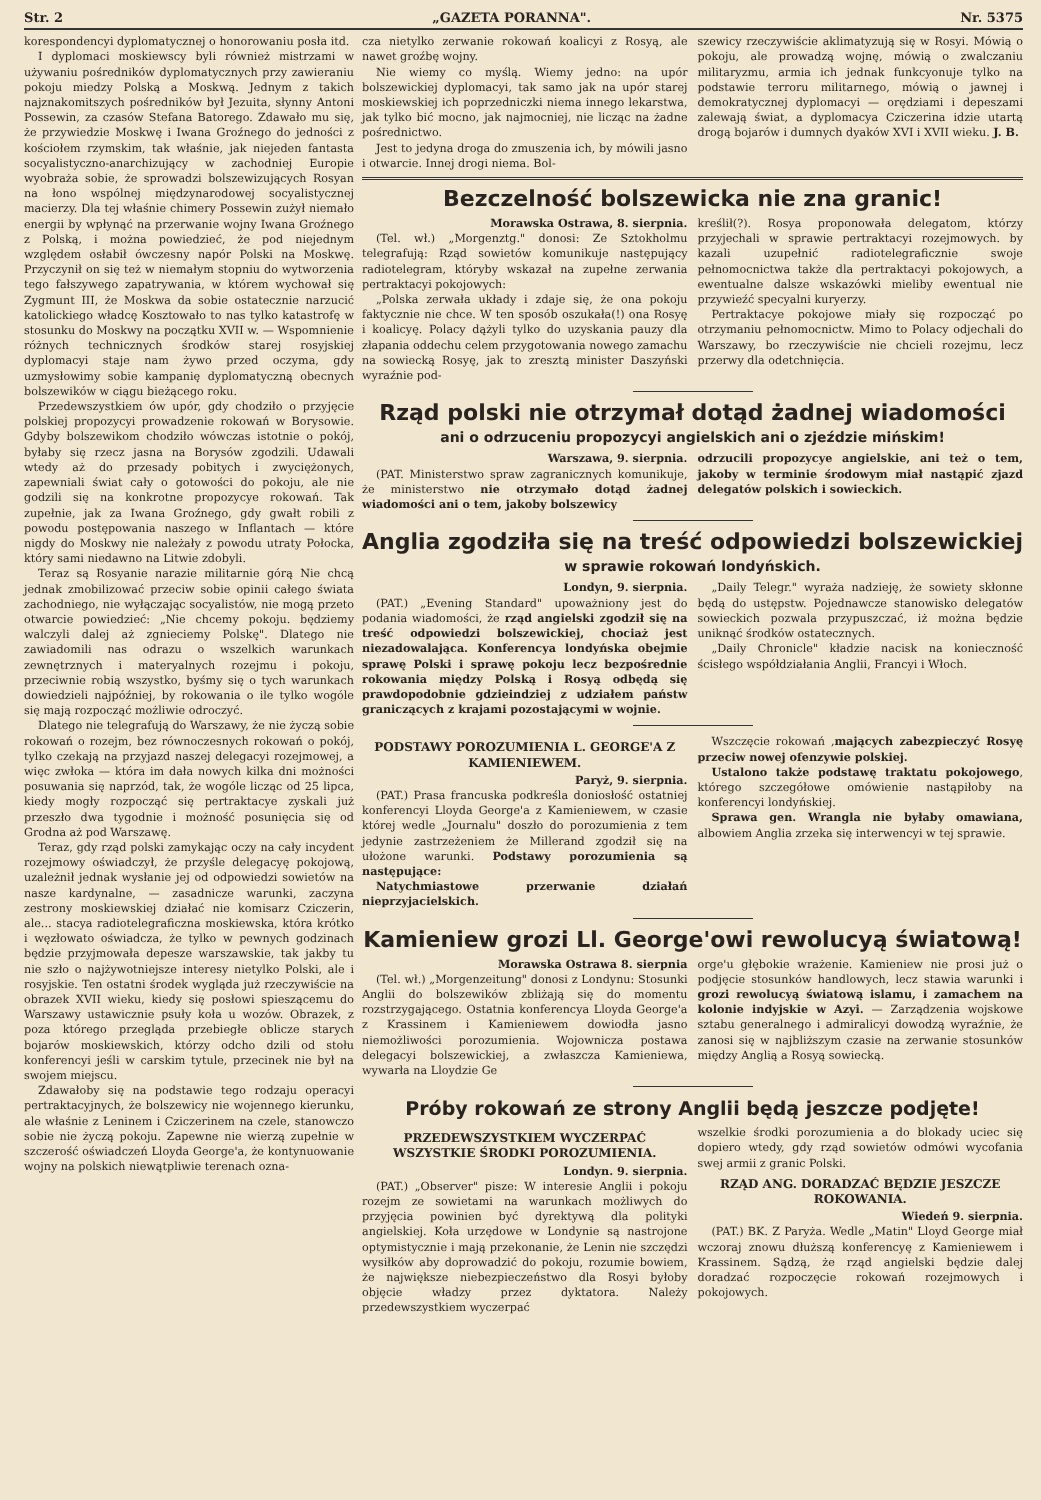Str. 2 „GAZETA PORANNA". Nr. 5375
korespondencyi dyplomatycznej o honorowaniu posła itd.
I dyplomaci moskiewscy byli również mistrzami w używaniu pośredników dyplomatycznych przy zawieraniu pokoju miedzy Polską a Moskwą. Jednym z takich najznakomitszych pośredników był Jezuita, słynny Antoni Possewin, za czasów Stefana Batorego. Zdawało mu się, że przywiedzie Moskwę i Iwana Groźnego do jedności z kościołem rzymskim, tak właśnie, jak niejeden fantasta socyalistyczno-anarchizujący w zachodniej Europie wyobraża sobie, że sprowadzi bolszewizujących Rosyan na łono wspólnej międzynarodowej socyalistycznej macierzy. Dla tej właśnie chimery Possewin zużył niemało energii by wpłynąć na przerwanie wojny Iwana Groźnego z Polską, i można powiedzieć, że pod niejednym względem osłabił ówczesny napór Polski na Moskwę. Przyczynił on się też w niemałym stopniu do wytworzenia tego fałszywego zapatrywania, w którem wychował się Zygmunt III, że Moskwa da sobie ostatecznie narzucić katolickiego władcę Kosztowało to nas tylko katastrofę w stosunku do Moskwy na początku XVII w. — Wspomnienie różnych technicznych środków starej rosyjskiej dyplomacyi staje nam żywo przed oczyma, gdy uzmysłowimy sobie kampanię dyplomatyczną obecnych bolszewików w ciągu bieżącego roku.
Przedewszystkiem ów upór, gdy chodziło o przyjęcie polskiej propozycyi prowadzenie rokowań w Borysowie. Gdyby bolszewikom chodziło wówczas istotnie o pokój, byłaby się rzecz jasna na Borysów zgodzili. Udawali wtedy aż do przesady pobitych i zwyciężonych, zapewniali świat cały o gotowości do pokoju, ale nie godzili się na konkrotne propozycye rokowań. Tak zupełnie, jak za Iwana Groźnego, gdy gwałt robili z powodu postępowania naszego w Inflantach — które nigdy do Moskwy nie należały z powodu utraty Połocka, który sami niedawno na Litwie zdobyli.
Teraz są Rosyanie narazie militarnie górą Nie chcą jednak zmobilizować przeciw sobie opinii całego świata zachodniego, nie wyłączając socyalistów, nie mogą przeto otwarcie powiedzieć: „Nie chcemy pokoju. będziemy walczyli dalej aż zgnieciemy Polskę". Dlatego nie zawiadomili nas odrazu o wszelkich warunkach zewnętrznych i materyalnych rozejmu i pokoju, przeciwnie robią wszystko, byśmy się o tych warunkach dowiedzieli najpóźniej, by rokowania o ile tylko wogóle się mają rozpocząć możliwie odroczyć.
Dlatego nie telegrafują do Warszawy, że nie życzą sobie rokowań o rozejm, bez równoczesnych rokowań o pokój, tylko czekają na przyjazd naszej delegacyi rozejmowej, a więc zwłoka — która im dała nowych kilka dni możności posuwania się naprzód, tak, że wogóle licząc od 25 lipca, kiedy mogły rozpocząć się pertraktacye zyskali już przeszło dwa tygodnie i możność posunięcia się od Grodna aż pod Warszawę.
Teraz, gdy rząd polski zamykając oczy na cały incydent rozejmowy oświadczył, że przyśle delegacyę pokojową, uzależnił jednak wysłanie jej od odpowiedzi sowietów na nasze kardynalne, — zasadnicze warunki, zaczyna zestrony moskiewskiej działać nie komisarz Cziczerin, ale... stacya radiotelegraficzna moskiewska, która krótko i węzłowato oświadcza, że tylko w pewnych godzinach będzie przyjmowała depesze warszawskie, tak jakby tu nie szło o najżywotniejsze interesy nietylko Polski, ale i rosyjskie. Ten ostatni środek wygląda już rzeczywiście na obrazek XVII wieku, kiedy się posłowi spieszącemu do Warszawy ustawicznie psuły koła u wozów. Obrazek, z poza którego przegląda przebiegłe oblicze starych bojarów moskiewskich, którzy odcho dzili od stołu konferencyi jeśli w carskim tytule, przecinek nie był na swojem miejscu.
Zdawałoby się na podstawie tego rodzaju operacyi pertraktacyjnych, że bolszewicy nie wojennego kierunku, ale właśnie z Leninem i Cziczerinem na czele, stanowczo sobie nie życzą pokoju. Zapewne nie wierzą zupełnie w szczerość oświadczeń Lloyda George'a, że kontynuowanie wojny na polskich niewątpliwie terenach ozna-
cza nietylko zerwanie rokowań koalicyi z Rosyą, ale nawet groźbę wojny.
Nie wiemy co myślą. Wiemy jedno: na upór bolszewickiej dyplomacyi, tak samo jak na upór starej moskiewskiej ich poprzedniczki niema innego lekarstwa, jak tylko bić mocno, jak najmocniej, nie licząc na żadne pośrednictwo.
Jest to jedyna droga do zmuszenia ich, by mówili jasno i otwarcie. Innej drogi niema. Bol-
szewicy rzeczywiście aklimatyzują się w Rosyi. Mówią o pokoju, ale prowadzą wojnę, mówią o zwalczaniu militaryzmu, armia ich jednak funkcyonuje tylko na podstawie terroru militarnego, mówią o jawnej i demokratycznej dyplomacyi — orędziami i depeszami zalewają świat, a dyplomacya Cziczerina idzie utartą drogą bojarów i dumnych dyaków XVI i XVII wieku. J. B.
Bezczelność bolszewicka nie zna granic!
Morawska Ostrawa, 8. sierpnia.
(Tel. wł.) „Morgenztg." donosi: Ze Sztokholmu telegrafują: Rząd sowietów komunikuje następujący radiotelegram, któryby wskazał na zupełne zerwania pertraktacyi pokojowych:
„Polska zerwała układy i zdaje się, że ona pokoju faktycznie nie chce. W ten sposób oszukała(!) ona Rosyę i koalicyę. Polacy dążyli tylko do uzyskania pauzy dla złapania oddechu celem przygotowania nowego zamachu na sowiecką Rosyę, jak to zresztą minister Daszyński wyraźnie pod-
kreślił(?). Rosya proponowała delegatom, którzy przyjechali w sprawie pertraktacyi rozejmowych. by kazali uzupełnić radiotelegraficznie swoje pełnomocnictwa także dla pertraktacyi pokojowych, a ewentualne dalsze wskazówki mieliby ewentual nie przywieźć specyalni kuryerzy.
Pertraktacye pokojowe miały się rozpocząć po otrzymaniu pełnomocnictw. Mimo to Polacy odjechali do Warszawy, bo rzeczywiście nie chcieli rozejmu, lecz przerwy dla odetchnięcia.
Rząd polski nie otrzymał dotąd żadnej wiadomości
ani o odrzuceniu propozycyi angielskich ani o zjeździe mińskim!
Warszawa, 9. sierpnia.
(PAT. Ministerstwo spraw zagranicznych komunikuje, że ministerstwo nie otrzymało dotąd żadnej wiadomości ani o tem, jakoby bolszewicy
odrzucili propozycye angielskie, ani też o tem, jakoby w terminie środowym miał nastąpić zjazd delegatów polskich i sowieckich.
Anglia zgodziła się na treść odpowiedzi bolszewickiej
w sprawie rokowań londyńskich.
Londyn, 9. sierpnia.
(PAT.) „Evening Standard" upoważniony jest do podania wiadomości, że rząd angielski zgodził się na treść odpowiedzi bolszewickiej, chociaż jest niezadowalająca. Konferencya londyńska obejmie sprawę Polski i sprawę pokoju lecz bezpośrednie rokowania między Polską i Rosyą odbędą się prawdopodobnie gdzieindziej z udziałem państw graniczących z krajami pozostającymi w wojnie.
„Daily Telegr." wyraża nadzieję, że sowiety skłonne będą do ustępstw. Pojednawcze stanowisko delegatów sowieckich pozwala przypuszczać, iż można będzie uniknąć środków ostatecznych.
„Daily Chronicle" kładzie nacisk na konieczność ścisłego współdziałania Anglii, Francyi i Włoch.
PODSTAWY POROZUMIENIA L. GEORGE'A Z KAMIENIEWEM.
Paryż, 9. sierpnia.
(PAT.) Prasa francuska podkreśla doniosłość ostatniej konferencyi Lloyda George'a z Kamieniewem, w czasie której wedle „Journalu" doszło do porozumienia z tem jedynie zastrzeżeniem że Millerand zgodził się na ułożone warunki. Podstawy porozumienia są następujące:
Natychmiastowe przerwanie działań nieprzyjacielskich.
Wszczęcie rokowań ,mających zabezpieczyć Rosyę przeciw nowej ofenzywie polskiej.
Ustalono także podstawę traktatu pokojowego, którego szczegółowe omówienie nastąpiłoby na konferencyi londyńskiej.
Sprawa gen. Wrangla nie byłaby omawiana, albowiem Anglia zrzeka się interwencyi w tej sprawie.
Kamieniew grozi Ll. George'owi rewolucyą światową!
Morawska Ostrawa 8. sierpnia
(Tel. wł.) „Morgenzeitung" donosi z Londynu: Stosunki Anglii do bolszewików zbliżają się do momentu rozstrzygającego. Ostatnia konferencya Lloyda George'a z Krassinem i Kamieniewem dowiodła jasno niemożliwości porozumienia. Wojownicza postawa delegacyi bolszewickiej, a zwłaszcza Kamieniewa, wywarła na Lloydzie Ge
orge'u głębokie wrażenie. Kamieniew nie prosi już o podjęcie stosunków handlowych, lecz stawia warunki i grozi rewolucyą światową islamu, i zamachem na kolonie indyjskie w Azyi. — Zarządzenia wojskowe sztabu generalnego i admiralicyi dowodzą wyraźnie, że zanosi się w najbliższym czasie na zerwanie stosunków między Anglią a Rosyą sowiecką.
Próby rokowań ze strony Anglii będą jeszcze podjęte!
PRZEDEWSZYSTKIEM WYCZERPAĆ WSZYSTKIE ŚRODKI POROZUMIENIA.
Londyn. 9. sierpnia.
(PAT.) „Observer" pisze: W interesie Anglii i pokoju rozejm ze sowietami na warunkach możliwych do przyjęcia powinien być dyrektywą dla polityki angielskiej. Koła urzędowe w Londynie są nastrojone optymistycznie i mają przekonanie, że Lenin nie szczędzi wysiłków aby doprowadzić do pokoju, rozumie bowiem, że największe niebezpieczeństwo dla Rosyi byłoby objęcie władzy przez dyktatora. Należy przedewszystkiem wyczerpać
wszelkie środki porozumienia a do blokady uciec się dopiero wtedy, gdy rząd sowietów odmówi wycofania swej armii z granic Polski.
RZĄD ANG. DORADZAĆ BĘDZIE JESZCZE ROKOWANIA.
Wiedeń 9. sierpnia.
(PAT.) BK. Z Paryża. Wedle „Matin" Lloyd George miał wczoraj znowu dłuższą konferencyę z Kamieniewem i Krassinem. Sądzą, że rząd angielski będzie dalej doradzać rozpoczęcie rokowań rozejmowych i pokojowych.